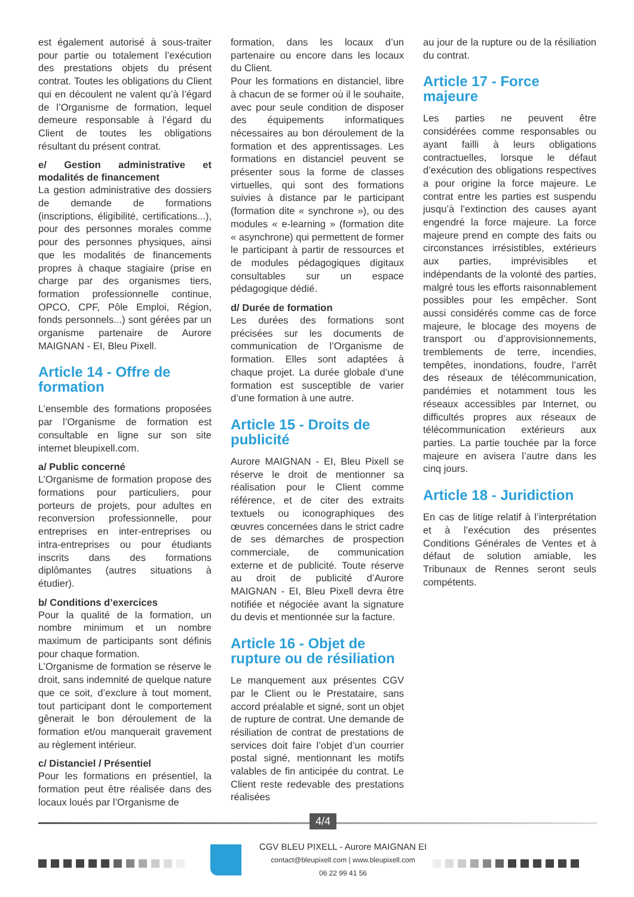est également autorisé à sous-traiter pour partie ou totalement l’exécution des prestations objets du présent contrat. Toutes les obligations du Client qui en découlent ne valent qu’à l’égard de l’Organisme de formation, lequel demeure responsable à l’égard du Client de toutes les obligations résultant du présent contrat.
e/ Gestion administrative et modalités de financement
La gestion administrative des dossiers de demande de formations (inscriptions, éligibilité, certifications...), pour des personnes morales comme pour des personnes physiques, ainsi que les modalités de financements propres à chaque stagiaire (prise en charge par des organismes tiers, formation professionnelle continue, OPCO, CPF, Pôle Emploi, Région, fonds personnels...) sont gérées par un organisme partenaire de Aurore MAIGNAN - EI, Bleu Pixell.
Article 14 - Offre de formation
L’ensemble des formations proposées par l’Organisme de formation est consultable en ligne sur son site internet bleupixell.com.
a/ Public concerné
L’Organisme de formation propose des formations pour particuliers, pour porteurs de projets, pour adultes en reconversion professionnelle, pour entreprises en inter-entreprises ou intra-entreprises ou pour étudiants inscrits dans des formations diplômantes (autres situations à étudier).
b/ Conditions d’exercices
Pour la qualité de la formation, un nombre minimum et un nombre maximum de participants sont définis pour chaque formation.
L’Organisme de formation se réserve le droit, sans indemnité de quelque nature que ce soit, d’exclure à tout moment, tout participant dont le comportement gênerait le bon déroulement de la formation et/ou manquerait gravement au règlement intérieur.
c/ Distanciel / Présentiel
Pour les formations en présentiel, la formation peut être réalisée dans des locaux loués par l’Organisme de
formation, dans les locaux d’un partenaire ou encore dans les locaux du Client.
Pour les formations en distanciel, libre à chacun de se former où il le souhaite, avec pour seule condition de disposer des équipements informatiques nécessaires au bon déroulement de la formation et des apprentissages. Les formations en distanciel peuvent se présenter sous la forme de classes virtuelles, qui sont des formations suivies à distance par le participant (formation dite « synchrone »), ou des modules « e-learning » (formation dite « asynchrone) qui permettent de former le participant à partir de ressources et de modules pédagogiques digitaux consultables sur un espace pédagogique dédié.
d/ Durée de formation
Les durées des formations sont précisées sur les documents de communication de l’Organisme de formation. Elles sont adaptées à chaque projet. La durée globale d’une formation est susceptible de varier d’une formation à une autre.
Article 15 - Droits de publicité
Aurore MAIGNAN - EI, Bleu Pixell se réserve le droit de mentionner sa réalisation pour le Client comme référence, et de citer des extraits textuels ou iconographiques des œuvres concernées dans le strict cadre de ses démarches de prospection commerciale, de communication externe et de publicité. Toute réserve au droit de publicité d’Aurore MAIGNAN - EI, Bleu Pixell devra être notifiée et négociée avant la signature du devis et mentionnée sur la facture.
Article 16 - Objet de rupture ou de résiliation
Le manquement aux présentes CGV par le Client ou le Prestataire, sans accord préalable et signé, sont un objet de rupture de contrat. Une demande de résiliation de contrat de prestations de services doit faire l’objet d’un courrier postal signé, mentionnant les motifs valables de fin anticipée du contrat. Le Client reste redevable des prestations réalisées
au jour de la rupture ou de la résiliation du contrat.
Article 17 - Force majeure
Les parties ne peuvent être considérées comme responsables ou ayant failli à leurs obligations contractuelles, lorsque le défaut d’exécution des obligations respectives a pour origine la force majeure. Le contrat entre les parties est suspendu jusqu’à l’extinction des causes ayant engendré la force majeure. La force majeure prend en compte des faits ou circonstances irrésistibles, extérieurs aux parties, imprévisibles et indépendants de la volonté des parties, malgré tous les efforts raisonnablement possibles pour les empêcher. Sont aussi considérés comme cas de force majeure, le blocage des moyens de transport ou d’approvisionnements, tremblements de terre, incendies, tempêtes, inondations, foudre, l’arrêt des réseaux de télécommunication, pandémies et notamment tous les réseaux accessibles par Internet, ou difficultés propres aux réseaux de télécommunication extérieurs aux parties. La partie touchée par la force majeure en avisera l’autre dans les cinq jours.
Article 18 - Juridiction
En cas de litige relatif à l’interprétation et à l’exécution des présentes Conditions Générales de Ventes et à défaut de solution amiable, les Tribunaux de Rennes seront seuls compétents.
4/4
CGV BLEU PIXELL - Aurore MAIGNAN EI
contact@bleupixell.com | www.bleupixell.com
06 22 99 41 56